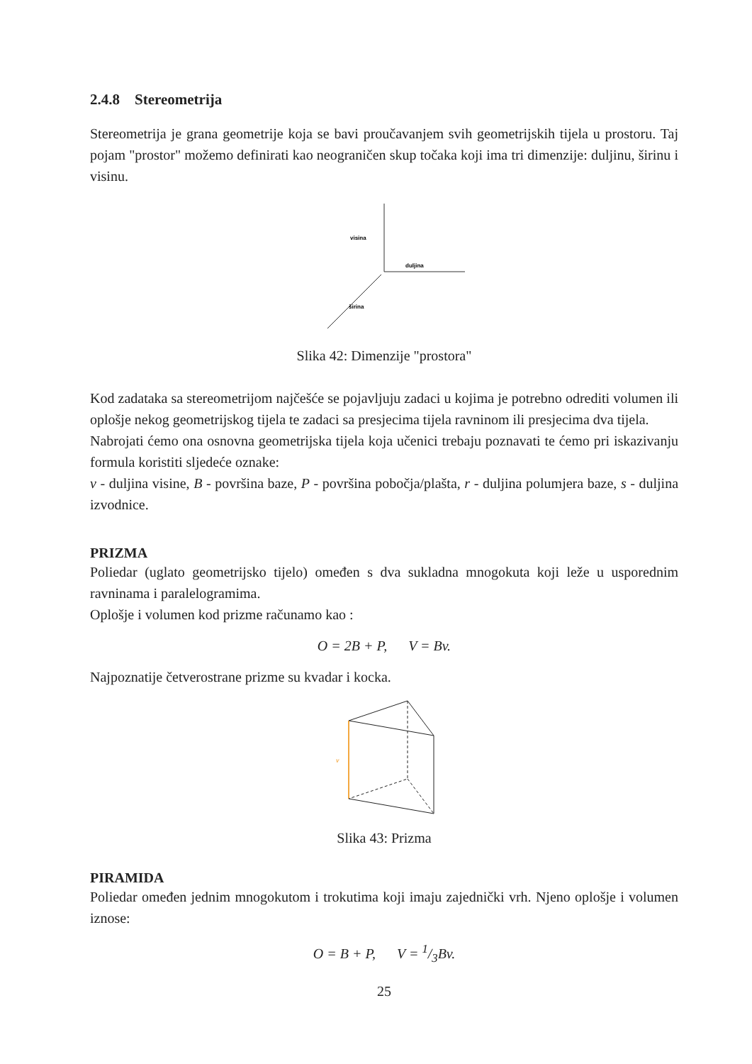2.4.8 Stereometrija
Stereometrija je grana geometrije koja se bavi proučavanjem svih geometrijskih tijela u prostoru. Taj pojam "prostor" možemo definirati kao neograničen skup točaka koji ima tri dimenzije: duljinu, širinu i visinu.
visina
duljina
širina
Slika 42: Dimenzije "prostora"
Kod zadataka sa stereometrijom najčešće se pojavljuju zadaci u kojima je potrebno odrediti volumen ili oplošje nekog geometrijskog tijela te zadaci sa presjecima tijela ravninom ili presjecima dva tijela.
Nabrojati ćemo ona osnovna geometrijska tijela koja učenici trebaju poznavati te ćemo pri iskazivanju formula koristiti sljedeće oznake:
v - duljina visine, B - površina baze, P - površina pobočja/plašta, r - duljina polumjera baze, s - duljina izvodnice.
PRIZMA
Poliedar (uglato geometrijsko tijelo) omeđen s dva sukladna mnogokuta koji leže u usporednim ravninama i paralelogramima.
Oplošje i volumen kod prizme računamo kao :
O = 2B + P, V = Bv.
Najpoznatije četverostrane prizme su kvadar i kocka.
v
Slika 43: Prizma
PIRAMIDA
Poliedar omeđen jednim mnogokutom i trokutima koji imaju zajednički vrh. Njeno oplošje i volumen iznose:
O = B + P, V = 1/3Bv.
25